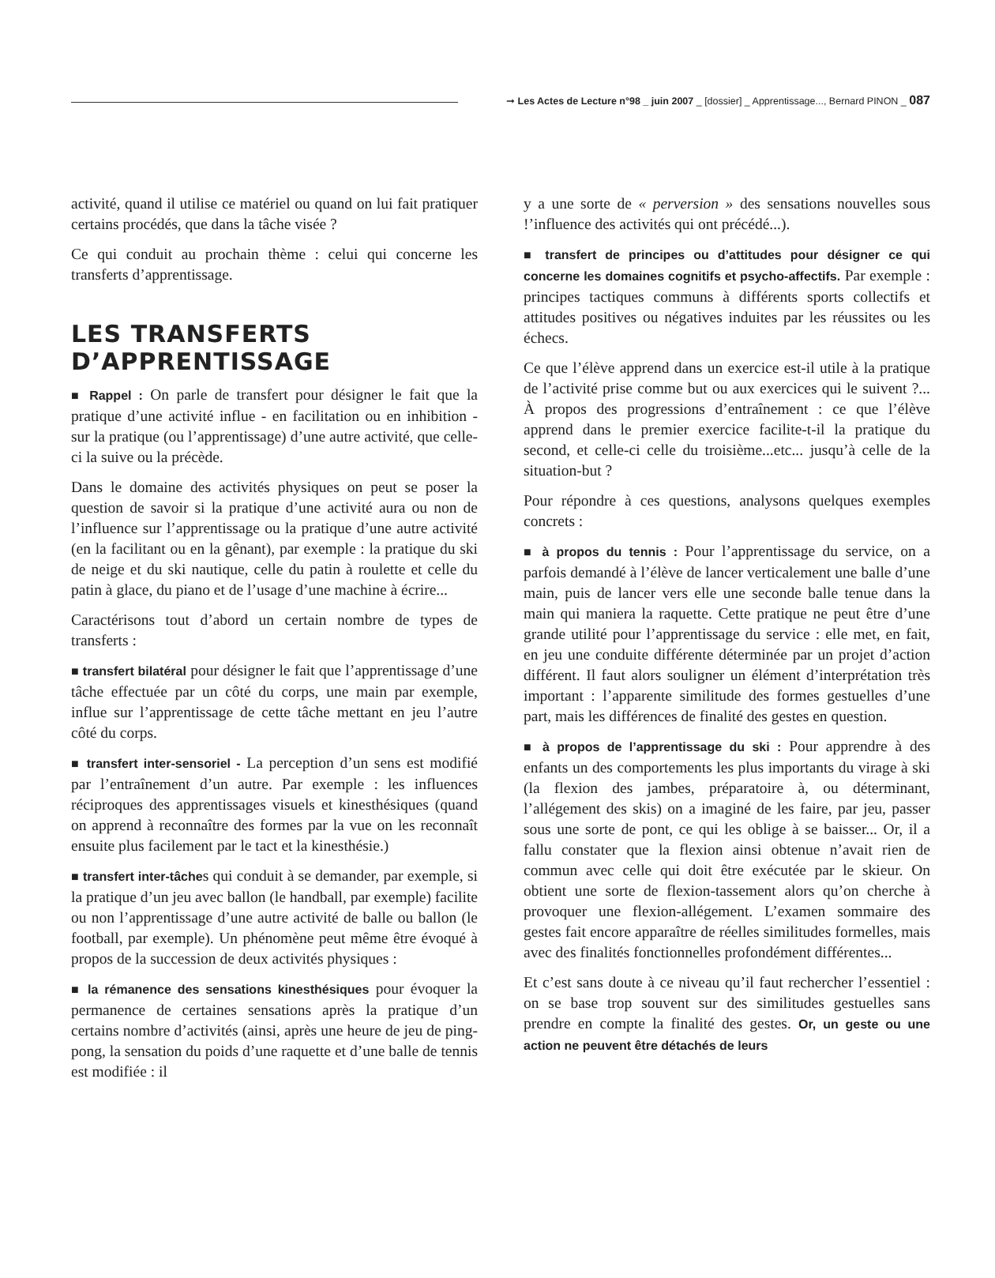➞ Les Actes de Lecture n°98 _ juin 2007 _ [dossier] _ Apprentissage..., Bernard PINON _ 087
activité, quand il utilise ce matériel ou quand on lui fait pratiquer certains procédés, que dans la tâche visée ?
Ce qui conduit au prochain thème : celui qui concerne les transferts d’apprentissage.
LES TRANSFERTS D’APPRENTISSAGE
■ Rappel : On parle de transfert pour désigner le fait que la pratique d’une activité influe - en facilitation ou en inhibition - sur la pratique (ou l’apprentissage) d’une autre activité, que celle-ci la suive ou la précède.
Dans le domaine des activités physiques on peut se poser la question de savoir si la pratique d’une activité aura ou non de l’influence sur l’apprentissage ou la pratique d’une autre activité (en la facilitant ou en la gênant), par exemple : la pratique du ski de neige et du ski nautique, celle du patin à roulette et celle du patin à glace, du piano et de l’usage d’une machine à écrire...
Caractérisons tout d’abord un certain nombre de types de transferts :
■ transfert bilatéral pour désigner le fait que l’apprentissage d’une tâche effectuée par un côté du corps, une main par exemple, influe sur l’apprentissage de cette tâche mettant en jeu l’autre côté du corps.
■ transfert inter-sensoriel - La perception d’un sens est modifié par l’entraînement d’un autre. Par exemple : les influences réciproques des apprentissages visuels et kinesthésiques (quand on apprend à reconnaître des formes par la vue on les reconnaît ensuite plus facilement par le tact et la kinesthésie.)
■ transfert inter-tâches qui conduit à se demander, par exemple, si la pratique d’un jeu avec ballon (le handball, par exemple) facilite ou non l’apprentissage d’une autre activité de balle ou ballon (le football, par exemple). Un phénomène peut même être évoqué à propos de la succession de deux activités physiques :
■ la rémanence des sensations kinesthésiques pour évoquer la permanence de certaines sensations après la pratique d’un certains nombre d’activités (ainsi, après une heure de jeu de ping-pong, la sensation du poids d’une raquette et d’une balle de tennis est modifiée : il
y a une sorte de « perversion » des sensations nouvelles sous !’influence des activités qui ont précédé...).
■ transfert de principes ou d’attitudes pour désigner ce qui concerne les domaines cognitifs et psycho-affectifs. Par exemple : principes tactiques communs à différents sports collectifs et attitudes positives ou négatives induites par les réussites ou les échecs.
Ce que l’élève apprend dans un exercice est-il utile à la pratique de l’activité prise comme but ou aux exercices qui le suivent ?... À propos des progressions d’entraînement : ce que l’élève apprend dans le premier exercice facilite-t-il la pratique du second, et celle-ci celle du troisième...etc... jusqu’à celle de la situation-but ?
Pour répondre à ces questions, analysons quelques exemples concrets :
■ à propos du tennis : Pour l’apprentissage du service, on a parfois demandé à l’élève de lancer verticalement une balle d’une main, puis de lancer vers elle une seconde balle tenue dans la main qui maniera la raquette. Cette pratique ne peut être d’une grande utilité pour l’apprentissage du service : elle met, en fait, en jeu une conduite différente déterminée par un projet d’action différent. Il faut alors souligner un élément d’interprétation très important : l’apparente similitude des formes gestuelles d’une part, mais les différences de finalité des gestes en question.
■ à propos de l’apprentissage du ski : Pour apprendre à des enfants un des comportements les plus importants du virage à ski (la flexion des jambes, préparatoire à, ou déterminant, l’allégement des skis) on a imaginé de les faire, par jeu, passer sous une sorte de pont, ce qui les oblige à se baisser... Or, il a fallu constater que la flexion ainsi obtenue n’avait rien de commun avec celle qui doit être exécutée par le skieur. On obtient une sorte de flexion-tassement alors qu’on cherche à provoquer une flexion-allégement. L’examen sommaire des gestes fait encore apparaître de réelles similitudes formelles, mais avec des finalités fonctionnelles profondément différentes...
Et c’est sans doute à ce niveau qu’il faut rechercher l’essentiel : on se base trop souvent sur des similitudes gestuelles sans prendre en compte la finalité des gestes. Or, un geste ou une action ne peuvent être détachés de leurs